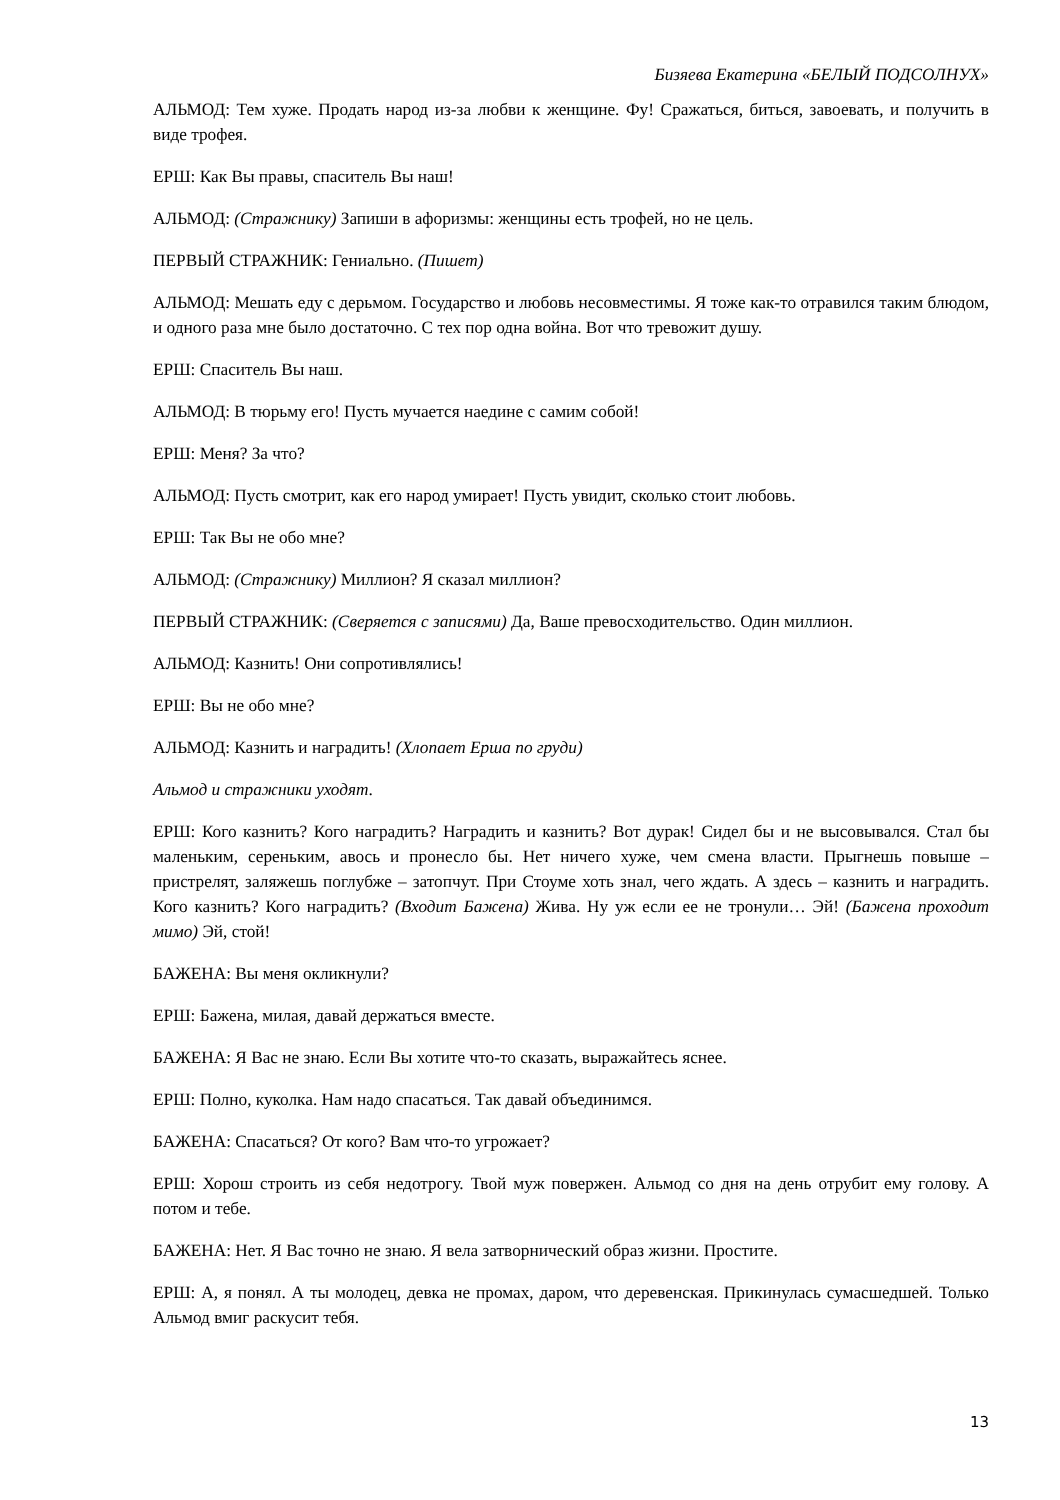Бизяева Екатерина «БЕЛЫЙ ПОДСОЛНУХ»
АЛЬМОД: Тем хуже. Продать народ из-за любви к женщине. Фу! Сражаться, биться, завоевать, и получить в виде трофея.
ЕРШ: Как Вы правы, спаситель Вы наш!
АЛЬМОД: (Стражнику) Запиши в афоризмы: женщины есть трофей, но не цель.
ПЕРВЫЙ СТРАЖНИК: Гениально. (Пишет)
АЛЬМОД: Мешать еду с дерьмом. Государство и любовь несовместимы. Я тоже как-то отравился таким блюдом, и одного раза мне было достаточно. С тех пор одна война. Вот что тревожит душу.
ЕРШ: Спаситель Вы наш.
АЛЬМОД: В тюрьму его! Пусть мучается наедине с самим собой!
ЕРШ: Меня? За что?
АЛЬМОД: Пусть смотрит, как его народ умирает! Пусть увидит, сколько стоит любовь.
ЕРШ: Так Вы не обо мне?
АЛЬМОД: (Стражнику) Миллион? Я сказал миллион?
ПЕРВЫЙ СТРАЖНИК: (Сверяется с записями) Да, Ваше превосходительство. Один миллион.
АЛЬМОД: Казнить! Они сопротивлялись!
ЕРШ: Вы не обо мне?
АЛЬМОД: Казнить и наградить! (Хлопает Ерша по груди)
Альмод и стражники уходят.
ЕРШ: Кого казнить? Кого наградить? Наградить и казнить? Вот дурак! Сидел бы и не высовывался. Стал бы маленьким, сереньким, авось и пронесло бы. Нет ничего хуже, чем смена власти. Прыгнешь повыше – пристрелят, заляжешь поглубже – затопчут. При Стоуме хоть знал, чего ждать. А здесь – казнить и наградить. Кого казнить? Кого наградить? (Входит Бажена) Жива. Ну уж если ее не тронули… Эй! (Бажена проходит мимо) Эй, стой!
БАЖЕНА: Вы меня окликнули?
ЕРШ: Бажена, милая, давай держаться вместе.
БАЖЕНА: Я Вас не знаю. Если Вы хотите что-то сказать, выражайтесь яснее.
ЕРШ: Полно, куколка. Нам надо спасаться. Так давай объединимся.
БАЖЕНА: Спасаться? От кого? Вам что-то угрожает?
ЕРШ: Хорош строить из себя недотрогу. Твой муж повержен. Альмод со дня на день отрубит ему голову. А потом и тебе.
БАЖЕНА: Нет. Я Вас точно не знаю. Я вела затворнический образ жизни. Простите.
ЕРШ: А, я понял. А ты молодец, девка не промах, даром, что деревенская. Прикинулась сумасшедшей. Только Альмод вмиг раскусит тебя.
13